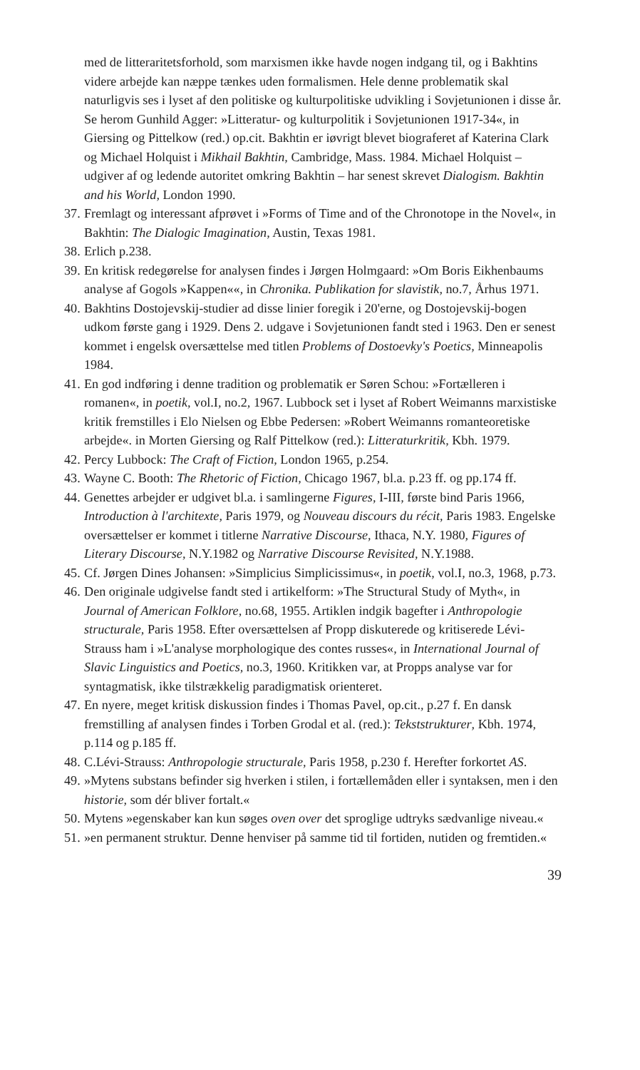med de litteraritetsforhold, som marxismen ikke havde nogen indgang til, og i Bakhtins videre arbejde kan næppe tænkes uden formalismen. Hele denne problematik skal naturligvis ses i lyset af den politiske og kulturpolitiske udvikling i Sovjetunionen i disse år. Se herom Gunhild Agger: »Litteratur- og kulturpolitik i Sovjetunionen 1917-34«, in Giersing og Pittelkow (red.) op.cit. Bakhtin er iøvrigt blevet biograferet af Katerina Clark og Michael Holquist i Mikhail Bakhtin, Cambridge, Mass. 1984. Michael Holquist – udgiver af og ledende autoritet omkring Bakhtin – har senest skrevet Dialogism. Bakhtin and his World, London 1990.
37. Fremlagt og interessant afprøvet i »Forms of Time and of the Chronotope in the Novel«, in Bakhtin: The Dialogic Imagination, Austin, Texas 1981.
38. Erlich p.238.
39. En kritisk redegørelse for analysen findes i Jørgen Holmgaard: »Om Boris Eikhenbaums analyse af Gogols »Kappen««, in Chronika. Publikation for slavistik, no.7, Århus 1971.
40. Bakhtins Dostojevskij-studier ad disse linier foregik i 20'erne, og Dostojevskij-bogen udkom første gang i 1929. Dens 2. udgave i Sovjetunionen fandt sted i 1963. Den er senest kommet i engelsk oversættelse med titlen Problems of Dostoevky's Poetics, Minneapolis 1984.
41. En god indføring i denne tradition og problematik er Søren Schou: »Fortælleren i romanen«, in poetik, vol.I, no.2, 1967. Lubbock set i lyset af Robert Weimanns marxistiske kritik fremstilles i Elo Nielsen og Ebbe Pedersen: »Robert Weimanns romanteoretiske arbejde«. in Morten Giersing og Ralf Pittelkow (red.): Litteraturkritik, Kbh. 1979.
42. Percy Lubbock: The Craft of Fiction, London 1965, p.254.
43. Wayne C. Booth: The Rhetoric of Fiction, Chicago 1967, bl.a. p.23 ff. og pp.174 ff.
44. Genettes arbejder er udgivet bl.a. i samlingerne Figures, I-III, første bind Paris 1966, Introduction à l'architexte, Paris 1979, og Nouveau discours du récit, Paris 1983. Engelske oversættelser er kommet i titlerne Narrative Discourse, Ithaca, N.Y. 1980, Figures of Literary Discourse, N.Y.1982 og Narrative Discourse Revisited, N.Y.1988.
45. Cf. Jørgen Dines Johansen: »Simplicius Simplicissimus«, in poetik, vol.I, no.3, 1968, p.73.
46. Den originale udgivelse fandt sted i artikelform: »The Structural Study of Myth«, in Journal of American Folklore, no.68, 1955. Artiklen indgik bagefter i Anthropologie structurale, Paris 1958. Efter oversættelsen af Propp diskuterede og kritiserede Lévi-Strauss ham i »L'analyse morphologique des contes russes«, in International Journal of Slavic Linguistics and Poetics, no.3, 1960. Kritikken var, at Propps analyse var for syntagmatisk, ikke tilstrækkelig paradigmatisk orienteret.
47. En nyere, meget kritisk diskussion findes i Thomas Pavel, op.cit., p.27 f. En dansk fremstilling af analysen findes i Torben Grodal et al. (red.): Tekststrukturer, Kbh. 1974, p.114 og p.185 ff.
48. C.Lévi-Strauss: Anthropologie structurale, Paris 1958, p.230 f. Herefter forkortet AS.
49. »Mytens substans befinder sig hverken i stilen, i fortællemåden eller i syntaksen, men i den historie, som dér bliver fortalt.«
50. Mytens »egenskaber kan kun søges oven over det sproglige udtryks sædvanlige niveau.«
51. »en permanent struktur. Denne henviser på samme tid til fortiden, nutiden og fremtiden.«
39